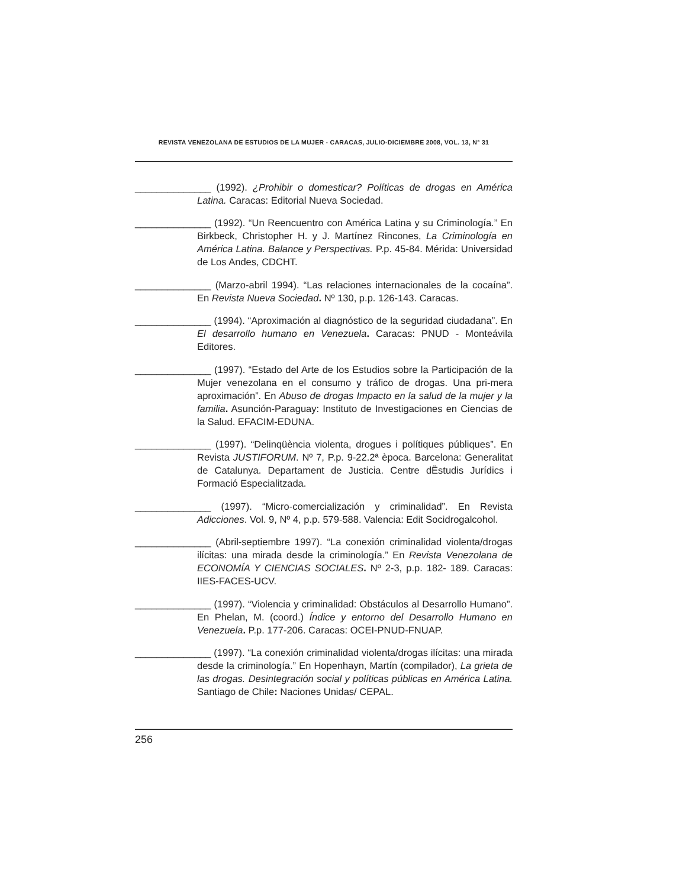REVISTA VENEZOLANA DE ESTUDIOS DE LA MUJER - CARACAS, JULIO-DICIEMBRE 2008, VOL. 13, N° 31
______________ (1992). ¿Prohibir o domesticar? Políticas de drogas en América Latina. Caracas: Editorial Nueva Sociedad.
______________ (1992). “Un Reencuentro con América Latina y su Criminología.” En Birkbeck, Christopher H. y J. Martínez Rincones, La Criminología en América Latina. Balance y Perspectivas. P.p. 45-84. Mérida: Universidad de Los Andes, CDCHT.
______________ (Marzo-abril 1994). “Las relaciones internacionales de la cocaína”. En Revista Nueva Sociedad. Nº 130, p.p. 126-143. Caracas.
______________ (1994). “Aproximación al diagnóstico de la seguridad ciudadana”. En El desarrollo humano en Venezuela. Caracas: PNUD - Monteávila Editores.
______________ (1997). “Estado del Arte de los Estudios sobre la Participación de la Mujer venezolana en el consumo y tráfico de drogas. Una pri-mera aproximación”. En Abuso de drogas Impacto en la salud de la mujer y la familia. Asunción-Paraguay: Instituto de Investigaciones en Ciencias de la Salud. EFACIM-EDUNA.
______________ (1997). “Delinqüència violenta, drogues i polítiques públiques”. En Revista JUSTIFORUM. Nº 7, P.p. 9-22.2ª època. Barcelona: Generalitat de Catalunya. Departament de Justicia. Centre dËstudis Jurídics i Formació Especialitzada.
______________ (1997). “Micro-comercialización y criminalidad”. En Revista Adicciones. Vol. 9, Nº 4, p.p. 579-588. Valencia: Edit Socidrogalcohol.
______________ (Abril-septiembre 1997). “La conexión criminalidad violenta/drogas ilícitas: una mirada desde la criminología.” En Revista Venezolana de ECONOMÍA Y CIENCIAS SOCIALES. Nº 2-3, p.p. 182- 189. Caracas: IIES-FACES-UCV.
______________ (1997). “Violencia y criminalidad: Obstáculos al Desarrollo Humano”. En Phelan, M. (coord.) Índice y entorno del Desarrollo Humano en Venezuela. P.p. 177-206. Caracas: OCEI-PNUD-FNUAP.
______________ (1997). “La conexión criminalidad violenta/drogas ilícitas: una mirada desde la criminología.” En Hopenhayn, Martín (compilador), La grieta de las drogas. Desintegración social y políticas públicas en América Latina. Santiago de Chile: Naciones Unidas/ CEPAL.
256